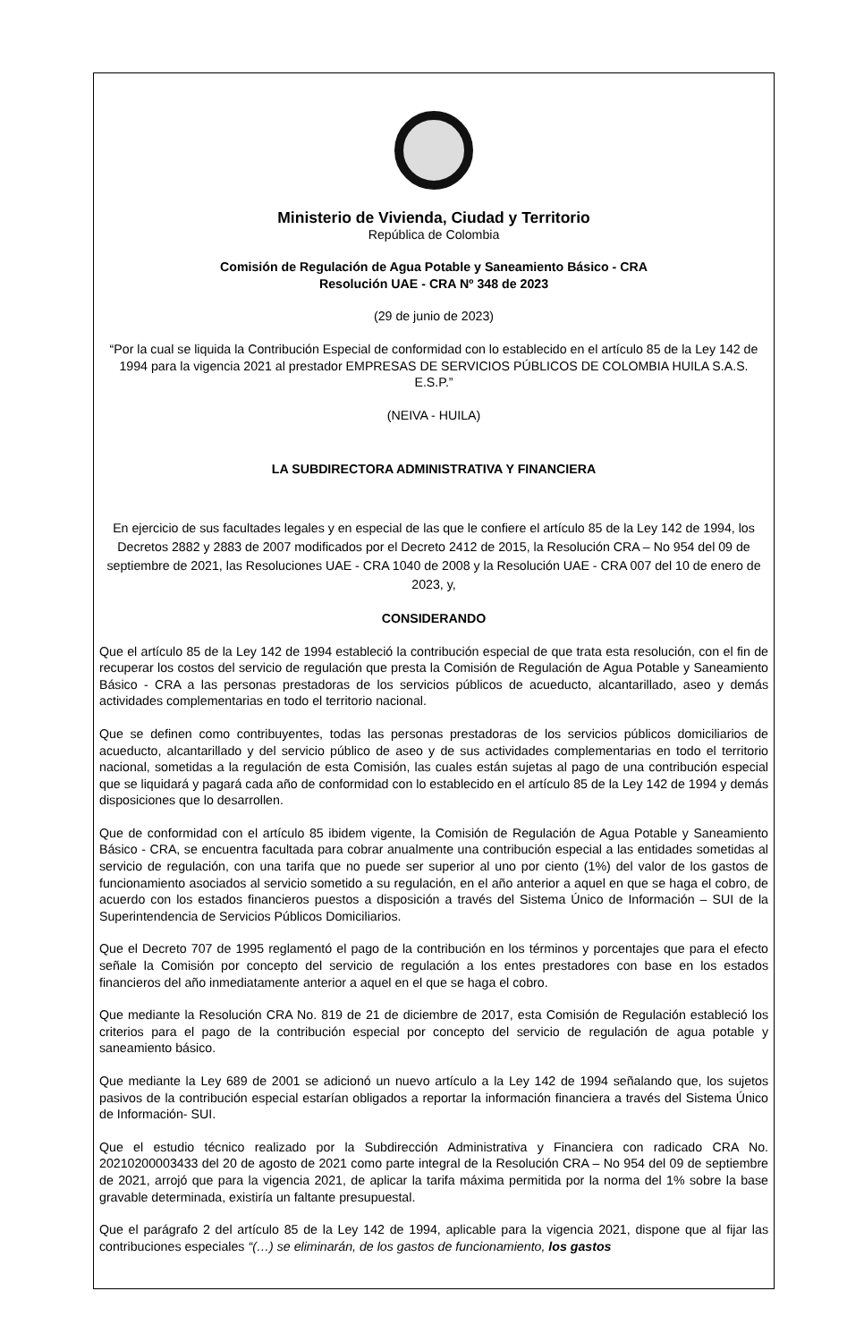Ministerio de Vivienda, Ciudad y Territorio
República de Colombia
Comisión de Regulación de Agua Potable y Saneamiento Básico - CRA
Resolución UAE - CRA Nº 348 de 2023
(29 de junio de 2023)
“Por la cual se liquida la Contribución Especial de conformidad con lo establecido en el artículo 85 de la Ley 142 de 1994 para la vigencia 2021 al prestador EMPRESAS DE SERVICIOS PÚBLICOS DE COLOMBIA HUILA S.A.S. E.S.P.”
(NEIVA - HUILA)
LA SUBDIRECTORA ADMINISTRATIVA Y FINANCIERA
En ejercicio de sus facultades legales y en especial de las que le confiere el artículo 85 de la Ley 142 de 1994, los Decretos 2882 y 2883 de 2007 modificados por el Decreto 2412 de 2015, la Resolución CRA – No 954 del 09 de septiembre de 2021, las Resoluciones UAE - CRA 1040 de 2008 y la Resolución UAE - CRA 007 del 10 de enero de 2023, y,
CONSIDERANDO
Que el artículo 85 de la Ley 142 de 1994 estableció la contribución especial de que trata esta resolución, con el fin de recuperar los costos del servicio de regulación que presta la Comisión de Regulación de Agua Potable y Saneamiento Básico - CRA a las personas prestadoras de los servicios públicos de acueducto, alcantarillado, aseo y demás actividades complementarias en todo el territorio nacional.
Que se definen como contribuyentes, todas las personas prestadoras de los servicios públicos domiciliarios de acueducto, alcantarillado y del servicio público de aseo y de sus actividades complementarias en todo el territorio nacional, sometidas a la regulación de esta Comisión, las cuales están sujetas al pago de una contribución especial que se liquidará y pagará cada año de conformidad con lo establecido en el artículo 85 de la Ley 142 de 1994 y demás disposiciones que lo desarrollen.
Que de conformidad con el artículo 85 ibidem vigente, la Comisión de Regulación de Agua Potable y Saneamiento Básico - CRA, se encuentra facultada para cobrar anualmente una contribución especial a las entidades sometidas al servicio de regulación, con una tarifa que no puede ser superior al uno por ciento (1%) del valor de los gastos de funcionamiento asociados al servicio sometido a su regulación, en el año anterior a aquel en que se haga el cobro, de acuerdo con los estados financieros puestos a disposición a través del Sistema Único de Información – SUI de la Superintendencia de Servicios Públicos Domiciliarios.
Que el Decreto 707 de 1995 reglamentó el pago de la contribución en los términos y porcentajes que para el efecto señale la Comisión por concepto del servicio de regulación a los entes prestadores con base en los estados financieros del año inmediatamente anterior a aquel en el que se haga el cobro.
Que mediante la Resolución CRA No. 819 de 21 de diciembre de 2017, esta Comisión de Regulación estableció los criterios para el pago de la contribución especial por concepto del servicio de regulación de agua potable y saneamiento básico.
Que mediante la Ley 689 de 2001 se adicionó un nuevo artículo a la Ley 142 de 1994 señalando que, los sujetos pasivos de la contribución especial estarían obligados a reportar la información financiera a través del Sistema Único de Información- SUI.
Que el estudio técnico realizado por la Subdirección Administrativa y Financiera con radicado CRA No. 20210200003433 del 20 de agosto de 2021 como parte integral de la Resolución CRA – No 954 del 09 de septiembre de 2021, arrojó que para la vigencia 2021, de aplicar la tarifa máxima permitida por la norma del 1% sobre la base gravable determinada, existiría un faltante presupuestal.
Que el parágrafo 2 del artículo 85 de la Ley 142 de 1994, aplicable para la vigencia 2021, dispone que al fijar las contribuciones especiales “(…) se eliminarán, de los gastos de funcionamiento, los gastos